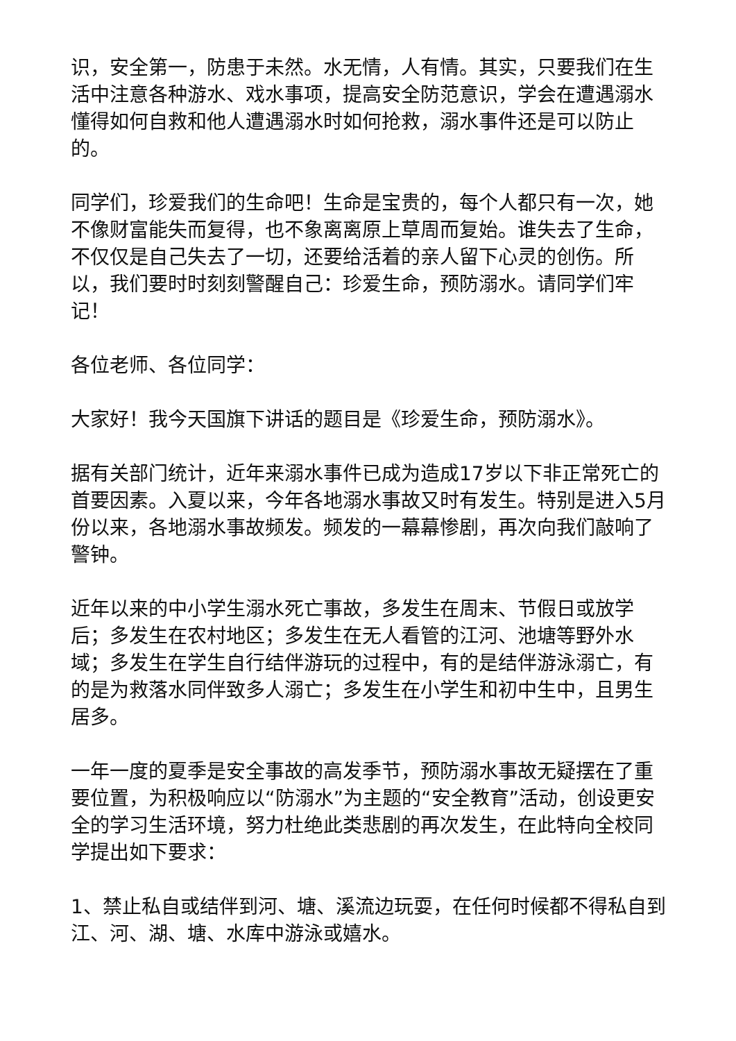识，安全第一，防患于未然。水无情，人有情。其实，只要我们在生活中注意各种游水、戏水事项，提高安全防范意识，学会在遭遇溺水懂得如何自救和他人遭遇溺水时如何抢救，溺水事件还是可以防止的。
同学们，珍爱我们的生命吧！生命是宝贵的，每个人都只有一次，她不像财富能失而复得，也不象离离原上草周而复始。谁失去了生命，不仅仅是自己失去了一切，还要给活着的亲人留下心灵的创伤。所以，我们要时时刻刻警醒自己：珍爱生命，预防溺水。请同学们牢记！
各位老师、各位同学：
大家好！我今天国旗下讲话的题目是《珍爱生命，预防溺水》。
据有关部门统计，近年来溺水事件已成为造成17岁以下非正常死亡的首要因素。入夏以来，今年各地溺水事故又时有发生。特别是进入5月份以来，各地溺水事故频发。频发的一幕幕惨剧，再次向我们敲响了警钟。
近年以来的中小学生溺水死亡事故，多发生在周末、节假日或放学后；多发生在农村地区；多发生在无人看管的江河、池塘等野外水域；多发生在学生自行结伴游玩的过程中，有的是结伴游泳溺亡，有的是为救落水同伴致多人溺亡；多发生在小学生和初中生中，且男生居多。
一年一度的夏季是安全事故的高发季节，预防溺水事故无疑摆在了重要位置，为积极响应以“防溺水”为主题的“安全教育”活动，创设更安全的学习生活环境，努力杜绝此类悲剧的再次发生，在此特向全校同学提出如下要求：
1、禁止私自或结伴到河、塘、溪流边玩耍，在任何时候都不得私自到江、河、湖、塘、水库中游泳或嬉水。